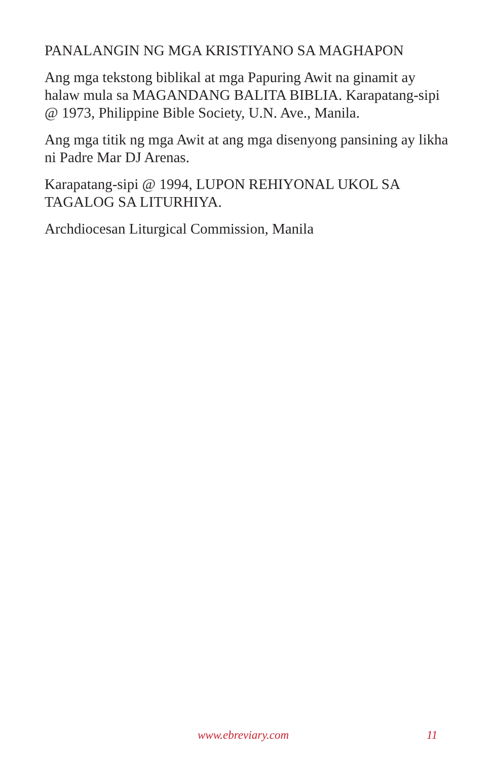PANALANGIN NG MGA KRISTIYANO SA MAGHAPON
Ang mga tekstong biblikal at mga Papuring Awit na ginamit ay halaw mula sa MAGANDANG BALITA BIBLIA. Karapatang-sipi @ 1973, Philippine Bible Society, U.N. Ave., Manila.
Ang mga titik ng mga Awit at ang mga disenyong pansining ay likha ni Padre Mar DJ Arenas.
Karapatang-sipi @ 1994, LUPON REHIYONAL UKOL SA TAGALOG SA LITURHIYA.
Archdiocesan Liturgical Commission, Manila
www.ebreviary.com 11